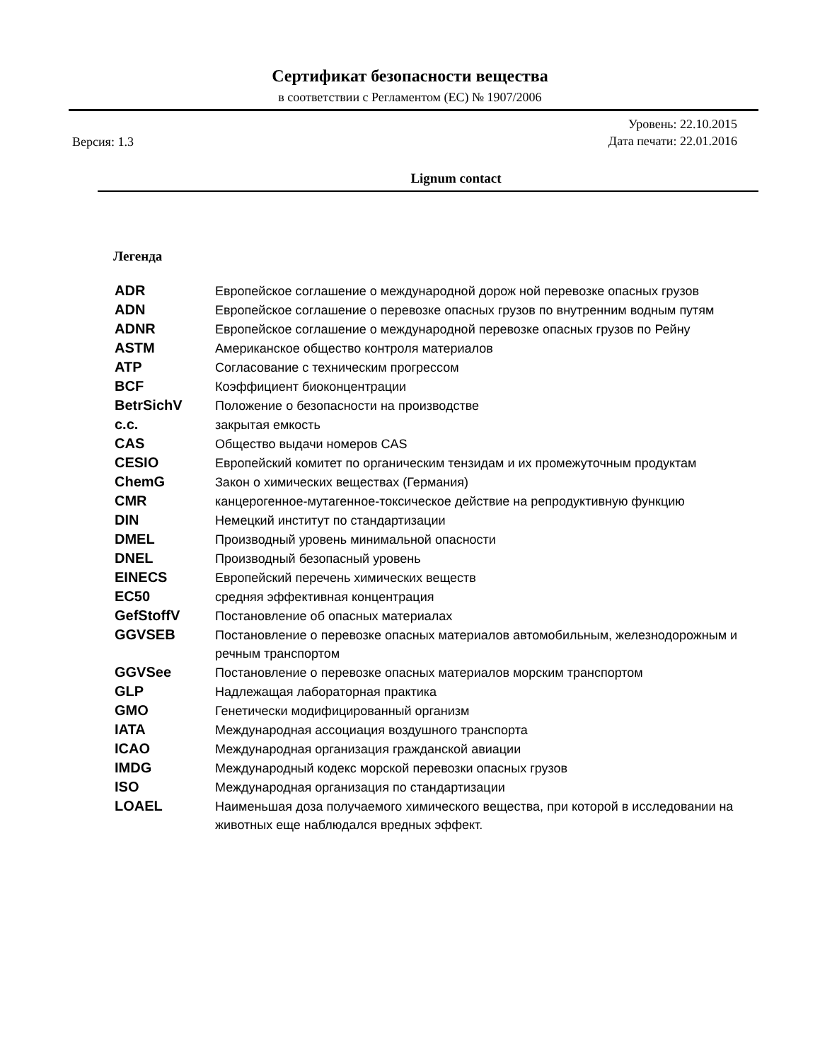Сертификат безопасности вещества
в соответствии с Регламентом (ЕС) № 1907/2006
Версия: 1.3
Уровень: 22.10.2015
Дата печати: 22.01.2016
Lignum contact
Легенда
ADR Европейское соглашение о международной дорож ной перевозке опасных грузов
ADN Европейское соглашение о перевозке опасных грузов по внутренним водным путям
ADNR Европейское соглашение о международной перевозке опасных грузов по Рейну
ASTM Американское общество контроля материалов
ATP Согласование с техническим прогрессом
BCF Коэффициент биоконцентрации
BetrSichV Положение о безопасности на производстве
c.c. закрытая емкость
CAS Общество выдачи номеров CAS
CESIO Европейский комитет по органическим тензидам и их промежуточным продуктам
ChemG Закон о химических веществах (Германия)
CMR канцерогенное-мутагенное-токсическое действие на репродуктивную функцию
DIN Немецкий институт по стандартизации
DMEL Производный уровень минимальной опасности
DNEL Производный безопасный уровень
EINECS Европейский перечень химических веществ
EC50 средняя эффективная концентрация
GefStoffV Постановление об опасных материалах
GGVSEB Постановление о перевозке опасных материалов автомобильным, железнодорожным и
речным транспортом
GGVSee Постановление о перевозке опасных материалов морским транспортом
GLP Надлежащая лабораторная практика
GMO Генетически модифицированный организм
IATA Международная ассоциация воздушного транспорта
ICAO Международная организация гражданской авиации
IMDG Международный кодекс морской перевозки опасных грузов
ISO Международная организация по стандартизации
LOAEL Наименьшая доза получаемого химического вещества, при которой в исследовании на
животных еще наблюдался вредных эффект.